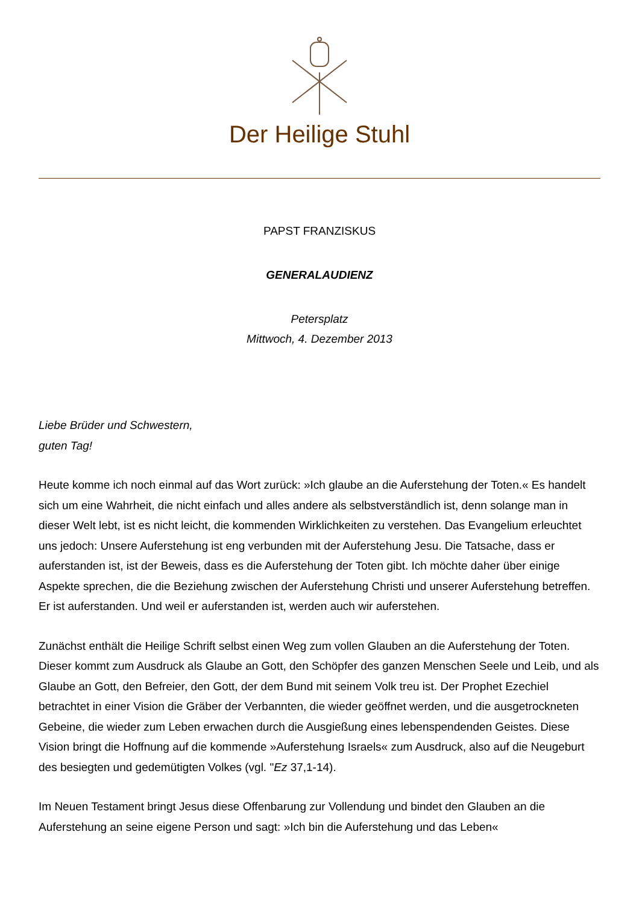Der Heilige Stuhl
PAPST FRANZISKUS
GENERALAUDIENZ
Petersplatz
Mittwoch, 4. Dezember 2013
Liebe Brüder und Schwestern,
guten Tag!
Heute komme ich noch einmal auf das Wort zurück: »Ich glaube an die Auferstehung der Toten.« Es handelt sich um eine Wahrheit, die nicht einfach und alles andere als selbstverständlich ist, denn solange man in dieser Welt lebt, ist es nicht leicht, die kommenden Wirklichkeiten zu verstehen. Das Evangelium erleuchtet uns jedoch: Unsere Auferstehung ist eng verbunden mit der Auferstehung Jesu. Die Tatsache, dass er auferstanden ist, ist der Beweis, dass es die Auferstehung der Toten gibt. Ich möchte daher über einige Aspekte sprechen, die die Beziehung zwischen der Auferstehung Christi und unserer Auferstehung betreffen. Er ist auferstanden. Und weil er auferstanden ist, werden auch wir auferstehen.
Zunächst enthält die Heilige Schrift selbst einen Weg zum vollen Glauben an die Auferstehung der Toten. Dieser kommt zum Ausdruck als Glaube an Gott, den Schöpfer des ganzen Menschen Seele und Leib, und als Glaube an Gott, den Befreier, den Gott, der dem Bund mit seinem Volk treu ist. Der Prophet Ezechiel betrachtet in einer Vision die Gräber der Verbannten, die wieder geöffnet werden, und die ausgetrockneten Gebeine, die wieder zum Leben erwachen durch die Ausgießung eines lebenspendenden Geistes. Diese Vision bringt die Hoffnung auf die kommende »Auferstehung Israels« zum Ausdruck, also auf die Neugeburt des besiegten und gedemütigten Volkes (vgl. "Ez 37,1-14).
Im Neuen Testament bringt Jesus diese Offenbarung zur Vollendung und bindet den Glauben an die Auferstehung an seine eigene Person und sagt: »Ich bin die Auferstehung und das Leben«